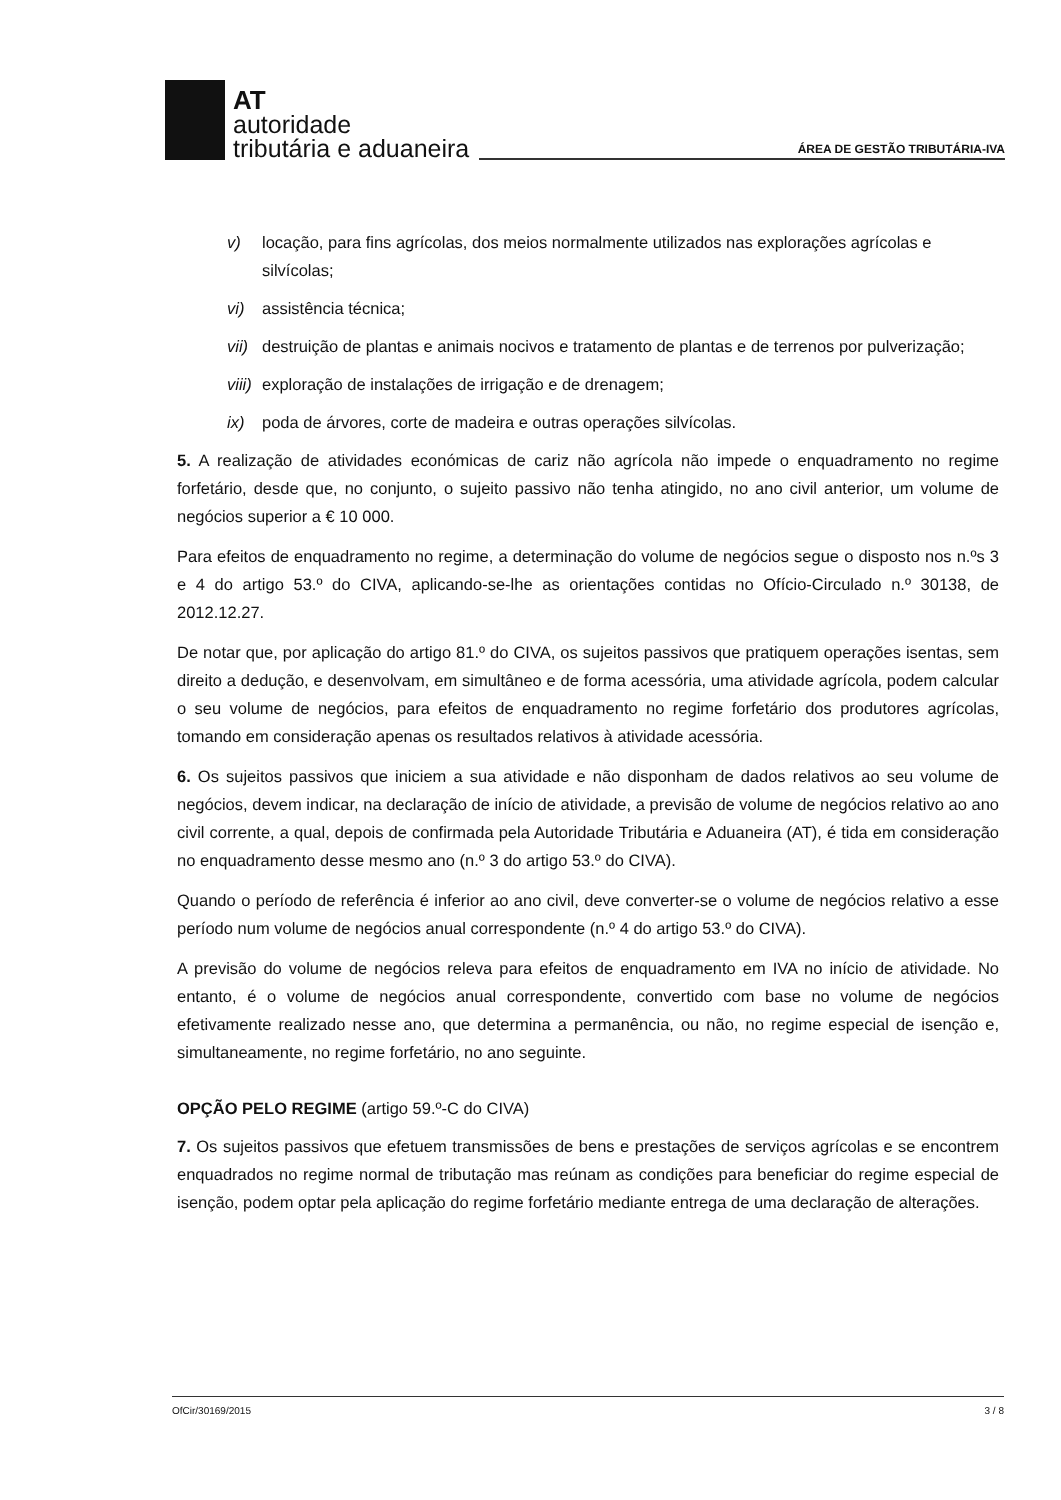AT
autoridade
tributária e aduaneira
ÁREA DE GESTÃO TRIBUTÁRIA-IVA
v) locação, para fins agrícolas, dos meios normalmente utilizados nas explorações agrícolas e silvícolas;
vi) assistência técnica;
vii) destruição de plantas e animais nocivos e tratamento de plantas e de terrenos por pulverização;
viii) exploração de instalações de irrigação e de drenagem;
ix) poda de árvores, corte de madeira e outras operações silvícolas.
5. A realização de atividades económicas de cariz não agrícola não impede o enquadramento no regime forfetário, desde que, no conjunto, o sujeito passivo não tenha atingido, no ano civil anterior, um volume de negócios superior a € 10 000.
Para efeitos de enquadramento no regime, a determinação do volume de negócios segue o disposto nos n.ºs 3 e 4 do artigo 53.º do CIVA, aplicando-se-lhe as orientações contidas no Ofício-Circulado n.º 30138, de 2012.12.27.
De notar que, por aplicação do artigo 81.º do CIVA, os sujeitos passivos que pratiquem operações isentas, sem direito a dedução, e desenvolvam, em simultâneo e de forma acessória, uma atividade agrícola, podem calcular o seu volume de negócios, para efeitos de enquadramento no regime forfetário dos produtores agrícolas, tomando em consideração apenas os resultados relativos à atividade acessória.
6. Os sujeitos passivos que iniciem a sua atividade e não disponham de dados relativos ao seu volume de negócios, devem indicar, na declaração de início de atividade, a previsão de volume de negócios relativo ao ano civil corrente, a qual, depois de confirmada pela Autoridade Tributária e Aduaneira (AT), é tida em consideração no enquadramento desse mesmo ano (n.º 3 do artigo 53.º do CIVA).
Quando o período de referência é inferior ao ano civil, deve converter-se o volume de negócios relativo a esse período num volume de negócios anual correspondente (n.º 4 do artigo 53.º do CIVA).
A previsão do volume de negócios releva para efeitos de enquadramento em IVA no início de atividade. No entanto, é o volume de negócios anual correspondente, convertido com base no volume de negócios efetivamente realizado nesse ano, que determina a permanência, ou não, no regime especial de isenção e, simultaneamente, no regime forfetário, no ano seguinte.
OPÇÃO PELO REGIME (artigo 59.º-C do CIVA)
7. Os sujeitos passivos que efetuem transmissões de bens e prestações de serviços agrícolas e se encontrem enquadrados no regime normal de tributação mas reúnam as condições para beneficiar do regime especial de isenção, podem optar pela aplicação do regime forfetário mediante entrega de uma declaração de alterações.
OfCir/30169/2015 3 / 8